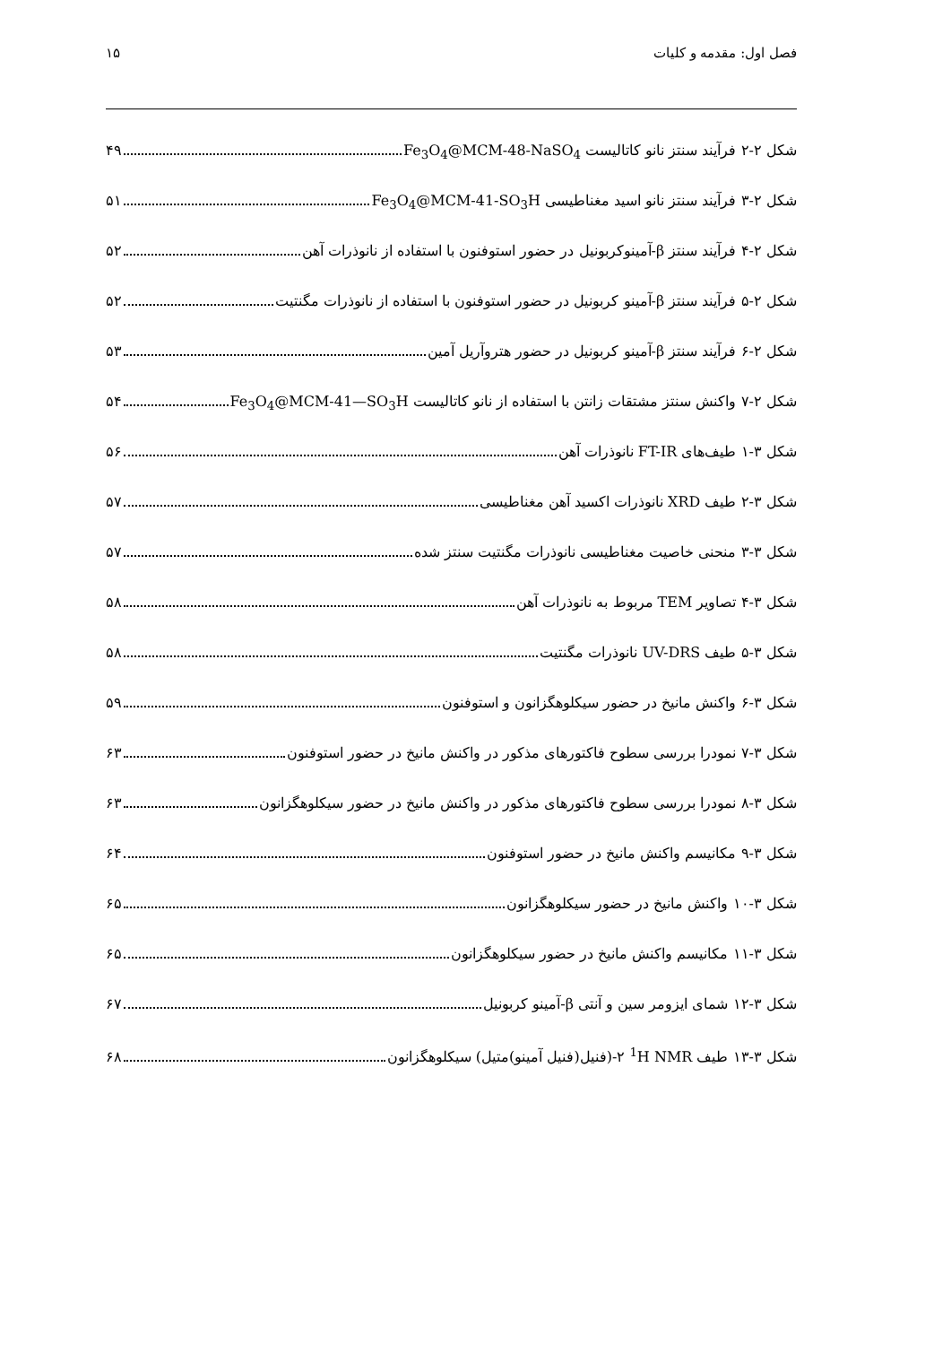فصل اول: مقدمه و کلیات ۱۵
شکل ۲-۲ فرآیند سنتز نانو کاتالیست Fe<sub>3</sub>O<sub>4</sub>@MCM-48-NaSO<sub>4</sub> ۴۹
شکل ۲-۳ فرآیند سنتز نانو اسید مغناطیسی Fe<sub>3</sub>O<sub>4</sub>@MCM-41-SO<sub>3</sub>H ۵۱
شکل ۲-۴ فرآیند سنتز β-آمینوکربونیل در حضور استوفنون با استفاده از نانوذرات آهن ۵۲
شکل ۲-۵ فرآیند سنتز β-آمینو کربونیل در حضور استوفنون با استفاده از نانوذرات مگنتیت ۵۲
شکل ۲-۶ فرآیند سنتز β-آمینو کربونیل در حضور هتروآریل آمین ۵۳
شکل ۲-۷ واکنش سنتز مشتقات زانتن با استفاده از نانو کاتالیست Fe<sub>3</sub>O<sub>4</sub>@MCM-41—SO<sub>3</sub>H ۵۴
شکل ۳-۱ طیف‌های FT-IR نانوذرات آهن ۵۶
شکل ۳-۲ طیف XRD نانوذرات اکسید آهن مغناطیسی ۵۷
شکل ۳-۳ منحنی خاصیت مغناطیسی نانوذرات مگنتیت سنتز شده ۵۷
شکل ۳-۴ تصاویر TEM مربوط به نانوذرات آهن ۵۸
شکل ۳-۵ طیف UV-DRS نانوذرات مگنتیت ۵۸
شکل ۳-۶ واکنش مانیخ در حضور سیکلوهگزانون و استوفنون ۵۹
شکل ۳-۷ نمودرا بررسی سطوح فاکتورهای مذکور در واکنش مانیخ در حضور استوفنون ۶۳
شکل ۳-۸ نمودرا بررسی سطوح فاکتورهای مذکور در واکنش مانیخ در حضور سیکلوهگزانون ۶۳
شکل ۳-۹ مکانیسم واکنش مانیخ در حضور استوفنون ۶۴
شکل ۳-۱۰ واکنش مانیخ در حضور سیکلوهگزانون ۶۵
شکل ۳-۱۱ مکانیسم واکنش مانیخ در حضور سیکلوهگزانون ۶۵
شکل ۳-۱۲ شمای ایزومر سین و آنتی β-آمینو کربونیل ۶۷
شکل ۳-۱۳ طیف <sup>1</sup>H NMR ۲-(فنیل(فنیل آمینو)متیل) سیکلوهگزانون ۶۸